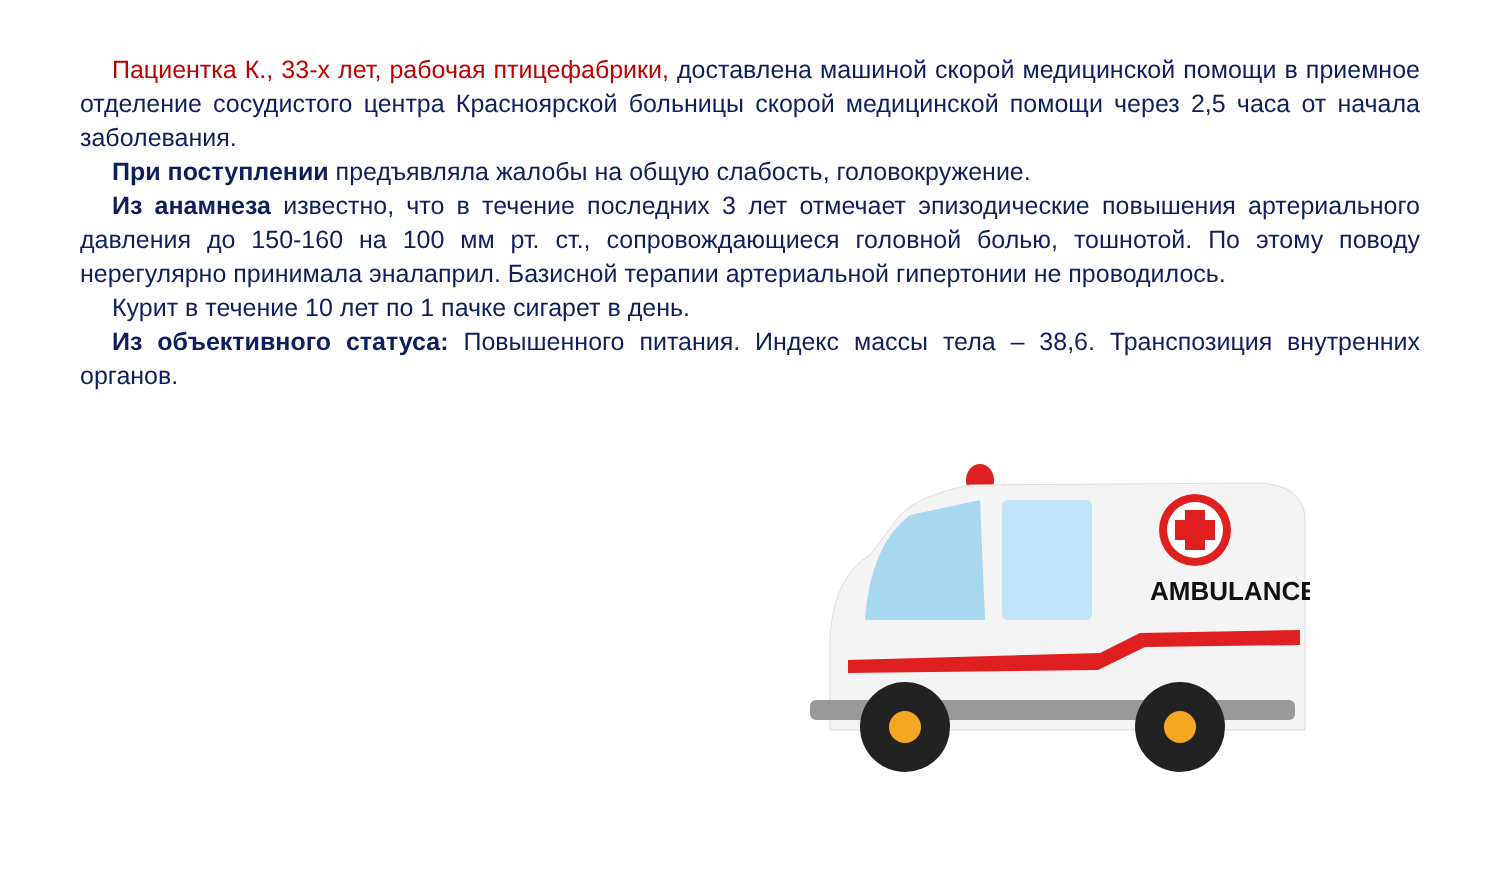Пациентка К., 33-х лет, рабочая птицефабрики, доставлена машиной скорой медицинской помощи в приемное отделение сосудистого центра Красноярской больницы скорой медицинской помощи через 2,5 часа от начала заболевания.
При поступлении предъявляла жалобы на общую слабость, головокружение.
Из анамнеза известно, что в течение последних 3 лет отмечает эпизодические повышения артериального давления до 150-160 на 100 мм рт. ст., сопровождающиеся головной болью, тошнотой. По этому поводу нерегулярно принимала эналаприл. Базисной терапии артериальной гипертонии не проводилось.
Курит в течение 10 лет по 1 пачке сигарет в день.
Из объективного статуса: Повышенного питания. Индекс массы тела – 38,6. Транспозиция внутренних органов.
AMBULANCE